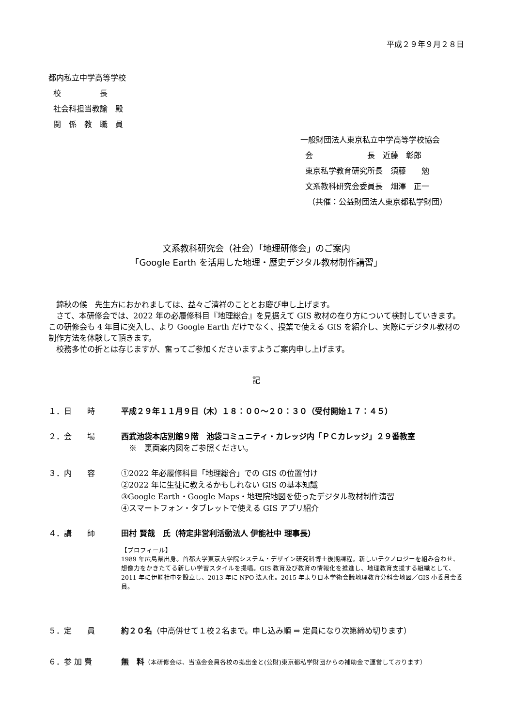平成２９年９月２８日
都内私立中学高等学校
校　　　　　長
社会科担当教諭　殿
関　係　教　職　員
一般財団法人東京私立中学高等学校協会
会　　　　　　　長　近藤　彰郎
東京私学教育研究所長　須藤　　勉
文系教科研究会委員長　畑澤　正一
（共催：公益財団法人東京都私学財団）
文系教科研究会（社会）「地理研修会」のご案内
「Google Earth を活用した地理・歴史デジタル教材制作講習」
　錦秋の候　先生方におかれましては、益々ご清祥のこととお慶び申し上げます。
　さて、本研修会では、2022 年の必履修科目『地理総合』を見据えて GIS 教材の在り方について検討していきます。この研修会も 4 年目に突入し、より Google Earth だけでなく、授業で使える GIS を紹介し、実際にデジタル教材の制作方法を体験して頂きます。
　校務多忙の折とは存じますが、奮ってご参加くださいますようご案内申し上げます。
記
１．日　　時 平成２９年１１月９日（木）１８：００～２０：３０（受付開始１７：４５）
２．会　　場 西武池袋本店別館９階　池袋コミュニティ・カレッジ内「ＰＣカレッジ」２９番教室
　※　裏面案内図をご参照ください。
３．内　　容 ①2022 年必履修科目「地理総合」での GIS の位置付け
②2022 年に生徒に教えるかもしれない GIS の基本知識
③Google Earth・Google Maps・地理院地図を使ったデジタル教材制作演習
④スマートフォン・タブレットで使える GIS アプリ紹介
４．講　　師 田村 賢哉　氏（特定非営利活動法人 伊能社中 理事長）
【プロフィール】
1989 年広島県出身。首都大学東京大学院システム・デザイン研究科博士後期課程。新しいテクノロジーを組み合わせ、想像力をかきたてる新しい学習スタイルを提唱。GIS 教育及び教育の情報化を推進し、地理教育支援する組織として、2011 年に伊能社中を設立し、2013 年に NPO 法人化。2015 年より日本学術会議地理教育分科会地図／GIS 小委員会委員。
５．定　　員 約２０名（中高併せて１校２名まで。申し込み順 ⇒ 定員になり次第締め切ります）
６．参 加 費 無　料（本研修会は、当協会会員各校の拠出金と(公財)東京都私学財団からの補助金で運営しております）